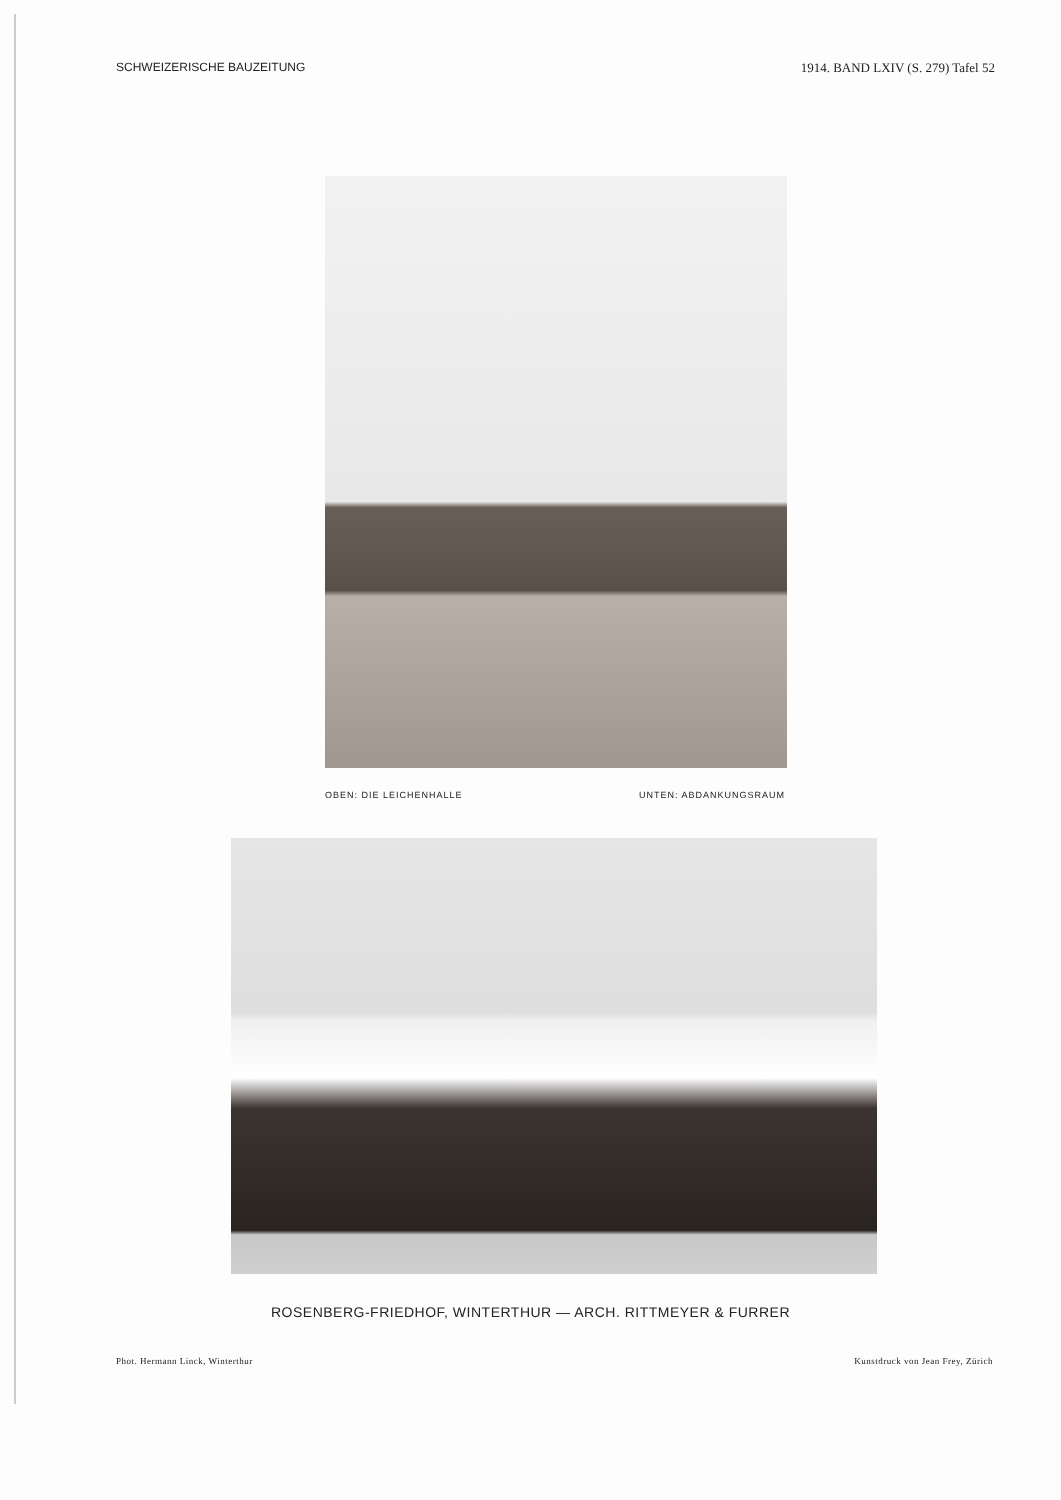SCHWEIZERISCHE BAUZEITUNG 1914. BAND LXIV (S. 279) Tafel 52
OBEN: DIE LEICHENHALLE UNTEN: ABDANKUNGSRAUM
ROSENBERG-FRIEDHOF, WINTERTHUR — ARCH. RITTMEYER & FURRER
Phot. Hermann Linck, Winterthur Kunstdruck von Jean Frey, Zürich